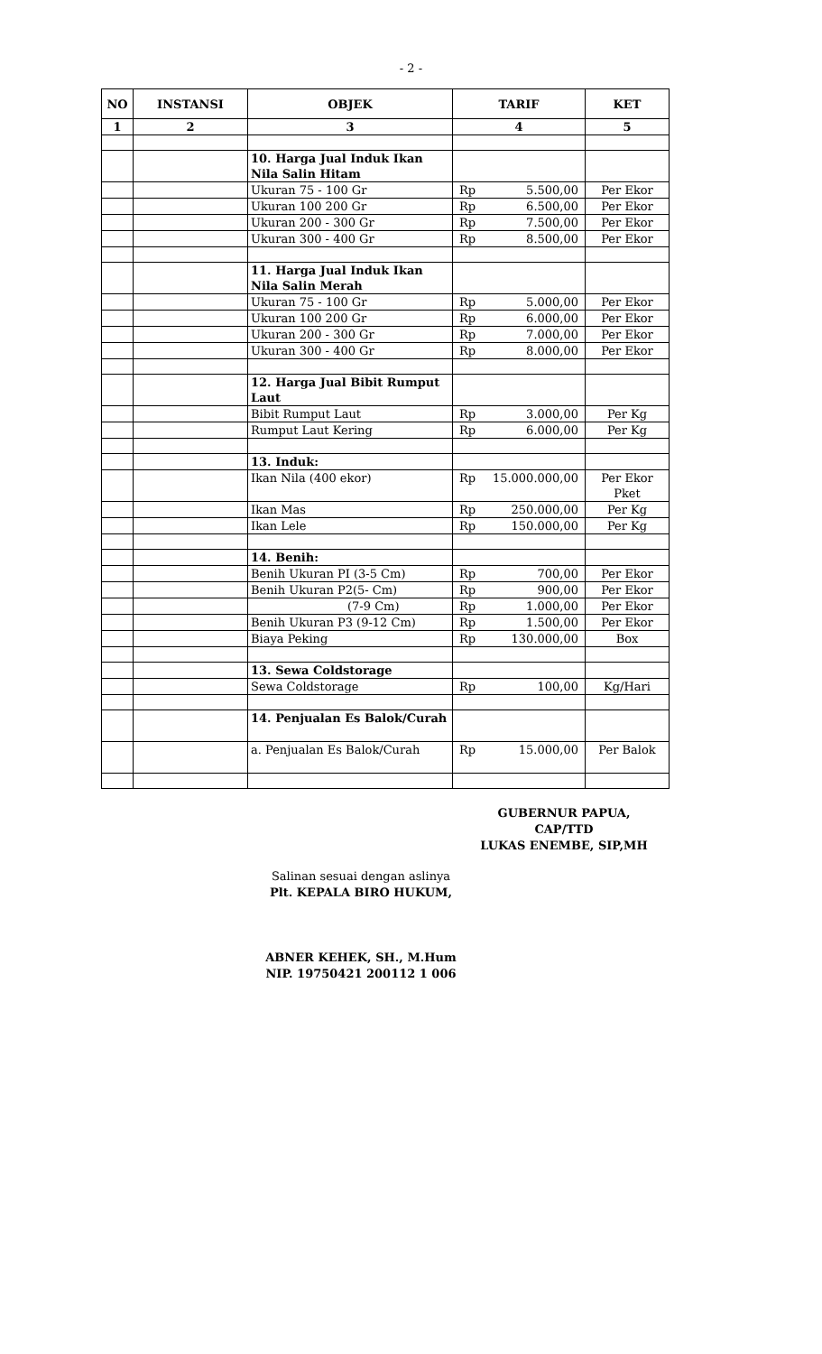- 2 -
| NO | INSTANSI | OBJEK | TARIF | KET |
| --- | --- | --- | --- | --- |
| 1 | 2 | 3 | 4 | 5 |
| | | 10. Harga Jual Induk Ikan Nila Salin Hitam | | |
| | | Ukuran 75 - 100 Gr | Rp 5.500,00 | Per Ekor |
| | | Ukuran 100 200 Gr | Rp 6.500,00 | Per Ekor |
| | | Ukuran 200 - 300 Gr | Rp 7.500,00 | Per Ekor |
| | | Ukuran 300 - 400 Gr | Rp 8.500,00 | Per Ekor |
| | | 11. Harga Jual Induk Ikan Nila Salin Merah | | |
| | | Ukuran 75 - 100 Gr | Rp 5.000,00 | Per Ekor |
| | | Ukuran 100 200 Gr | Rp 6.000,00 | Per Ekor |
| | | Ukuran 200 - 300 Gr | Rp 7.000,00 | Per Ekor |
| | | Ukuran 300 - 400 Gr | Rp 8.000,00 | Per Ekor |
| | | 12. Harga Jual Bibit Rumput Laut | | |
| | | Bibit Rumput Laut | Rp 3.000,00 | Per Kg |
| | | Rumput Laut Kering | Rp 6.000,00 | Per Kg |
| | | 13. Induk: | | |
| | | Ikan Nila (400 ekor) | Rp 15.000.000,00 | Per Ekor Pket |
| | | Ikan Mas | Rp 250.000,00 | Per Kg |
| | | Ikan Lele | Rp 150.000,00 | Per Kg |
| | | 14. Benih: | | |
| | | Benih Ukuran PI (3-5 Cm) | Rp 700,00 | Per Ekor |
| | | Benih Ukuran P2(5- Cm) | Rp 900,00 | Per Ekor |
| | | (7-9 Cm) | Rp 1.000,00 | Per Ekor |
| | | Benih Ukuran P3 (9-12 Cm) | Rp 1.500,00 | Per Ekor |
| | | Biaya Peking | Rp 130.000,00 | Box |
| | | 13. Sewa Coldstorage | | |
| | | Sewa Coldstorage | Rp 100,00 | Kg/Hari |
| | | 14. Penjualan Es Balok/Curah | | |
| | | a. Penjualan Es Balok/Curah | Rp 15.000,00 | Per Balok |
GUBERNUR PAPUA,
CAP/TTD
LUKAS ENEMBE, SIP,MH
Salinan sesuai dengan aslinya
Plt. KEPALA BIRO HUKUM,
ABNER KEHEK, SH., M.Hum
NIP. 19750421 200112 1 006